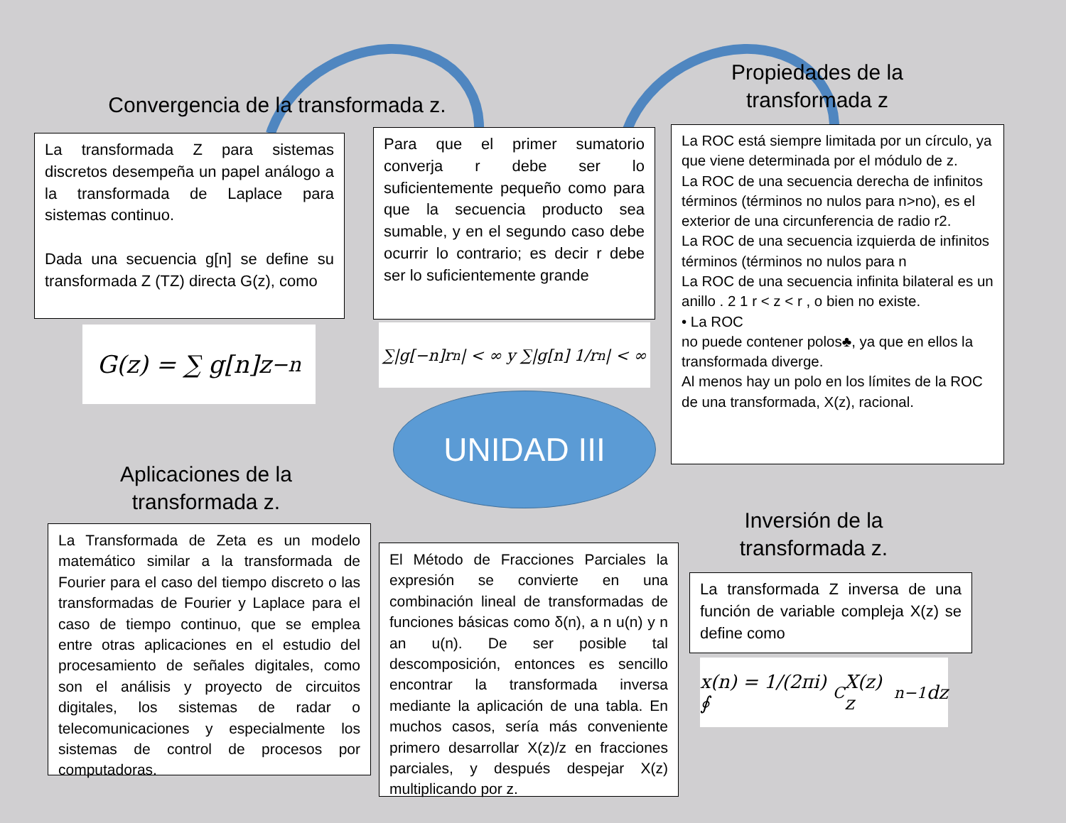Convergencia de la transformada z.
Propiedades de la transformada z
La transformada Z para sistemas discretos desempeña un papel análogo a la transformada de Laplace para sistemas continuo.
Dada una secuencia g[n] se define su transformada Z (TZ) directa G(z), como
Para que el primer sumatorio converja r debe ser lo suficientemente pequeño como para que la secuencia producto sea sumable, y en el segundo caso debe ocurrir lo contrario; es decir r debe ser lo suficientemente grande
La ROC está siempre limitada por un círculo, ya que viene determinada por el módulo de z.
La ROC de una secuencia derecha de infinitos términos (términos no nulos para n>no), es el
exterior de una circunferencia de radio r2.
La ROC de una secuencia izquierda de infinitos términos (términos no nulos para n
La ROC de una secuencia infinita bilateral es un anillo . 2 1 r < z < r , o bien no existe.
• La ROC
no puede contener polos♣, ya que en ellos la transformada diverge.
Al menos hay un polo en los límites de la ROC de una transformada, X(z), racional.
G(z) = ∑ g[n]z<sup>−n</sup>
∑|g[−n]r<sup>n</sup>| < ∞ y ∑|g[n] 1/r<sup>n</sup>| < ∞
UNIDAD III
Aplicaciones de la transformada z.
Inversión de la transformada z.
La Transformada de Zeta es un modelo matemático similar a la transformada de Fourier para el caso del tiempo discreto o las transformadas de Fourier y Laplace para el caso de tiempo continuo, que se emplea entre otras aplicaciones en el estudio del procesamiento de señales digitales, como son el análisis y proyecto de circuitos digitales, los sistemas de radar o telecomunicaciones y especialmente los sistemas de control de procesos por computadoras.
El Método de Fracciones Parciales la expresión se convierte en una combinación lineal de transformadas de funciones básicas como δ(n), a n u(n) y n an u(n). De ser posible tal descomposición, entonces es sencillo encontrar la transformada inversa mediante la aplicación de una tabla. En muchos casos, sería más conveniente primero desarrollar X(z)/z en fracciones parciales, y después despejar X(z) multiplicando por z.
La transformada Z inversa de una función de variable compleja X(z) se define como
x(n) = 1/(2πi) ∮<sub>C</sub> X(z) z<sup>n−1</sup> dz